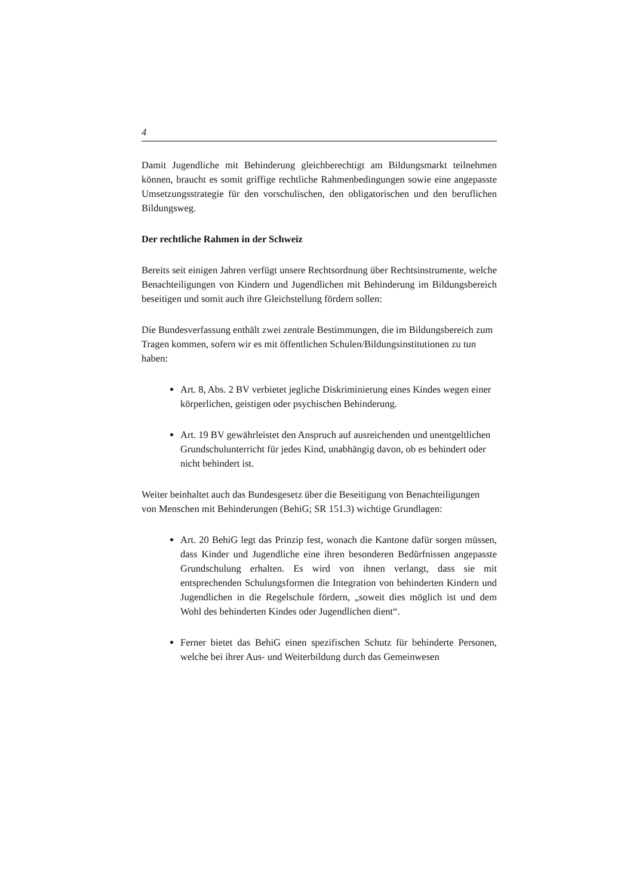4
Damit Jugendliche mit Behinderung gleichberechtigt am Bildungsmarkt teilnehmen können, braucht es somit griffige rechtliche Rahmenbedingungen sowie eine angepasste Umsetzungsstrategie für den vorschulischen, den obligatorischen und den beruflichen Bildungsweg.
Der rechtliche Rahmen in der Schweiz
Bereits seit einigen Jahren verfügt unsere Rechtsordnung über Rechtsinstrumente, welche Benachteiligungen von Kindern und Jugendlichen mit Behinderung im Bildungsbereich beseitigen und somit auch ihre Gleichstellung fördern sollen:
Die Bundesverfassung enthält zwei zentrale Bestimmungen, die im Bildungsbereich zum Tragen kommen, sofern wir es mit öffentlichen Schulen/Bildungsinstitutionen zu tun haben:
Art. 8, Abs. 2 BV verbietet jegliche Diskriminierung eines Kindes wegen einer körperlichen, geistigen oder psychischen Behinderung.
Art. 19 BV gewährleistet den Anspruch auf ausreichenden und unentgeltlichen Grundschulunterricht für jedes Kind, unabhängig davon, ob es behindert oder nicht behindert ist.
Weiter beinhaltet auch das Bundesgesetz über die Beseitigung von Benachteiligungen von Menschen mit Behinderungen (BehiG; SR 151.3) wichtige Grundlagen:
Art. 20 BehiG legt das Prinzip fest, wonach die Kantone dafür sorgen müssen, dass Kinder und Jugendliche eine ihren besonderen Bedürfnissen angepasste Grundschulung erhalten. Es wird von ihnen verlangt, dass sie mit entsprechenden Schulungsformen die Integration von behinderten Kindern und Jugendlichen in die Regelschule fördern, „soweit dies möglich ist und dem Wohl des behinderten Kindes oder Jugendlichen dient“.
Ferner bietet das BehiG einen spezifischen Schutz für behinderte Personen, welche bei ihrer Aus- und Weiterbildung durch das Gemeinwesen